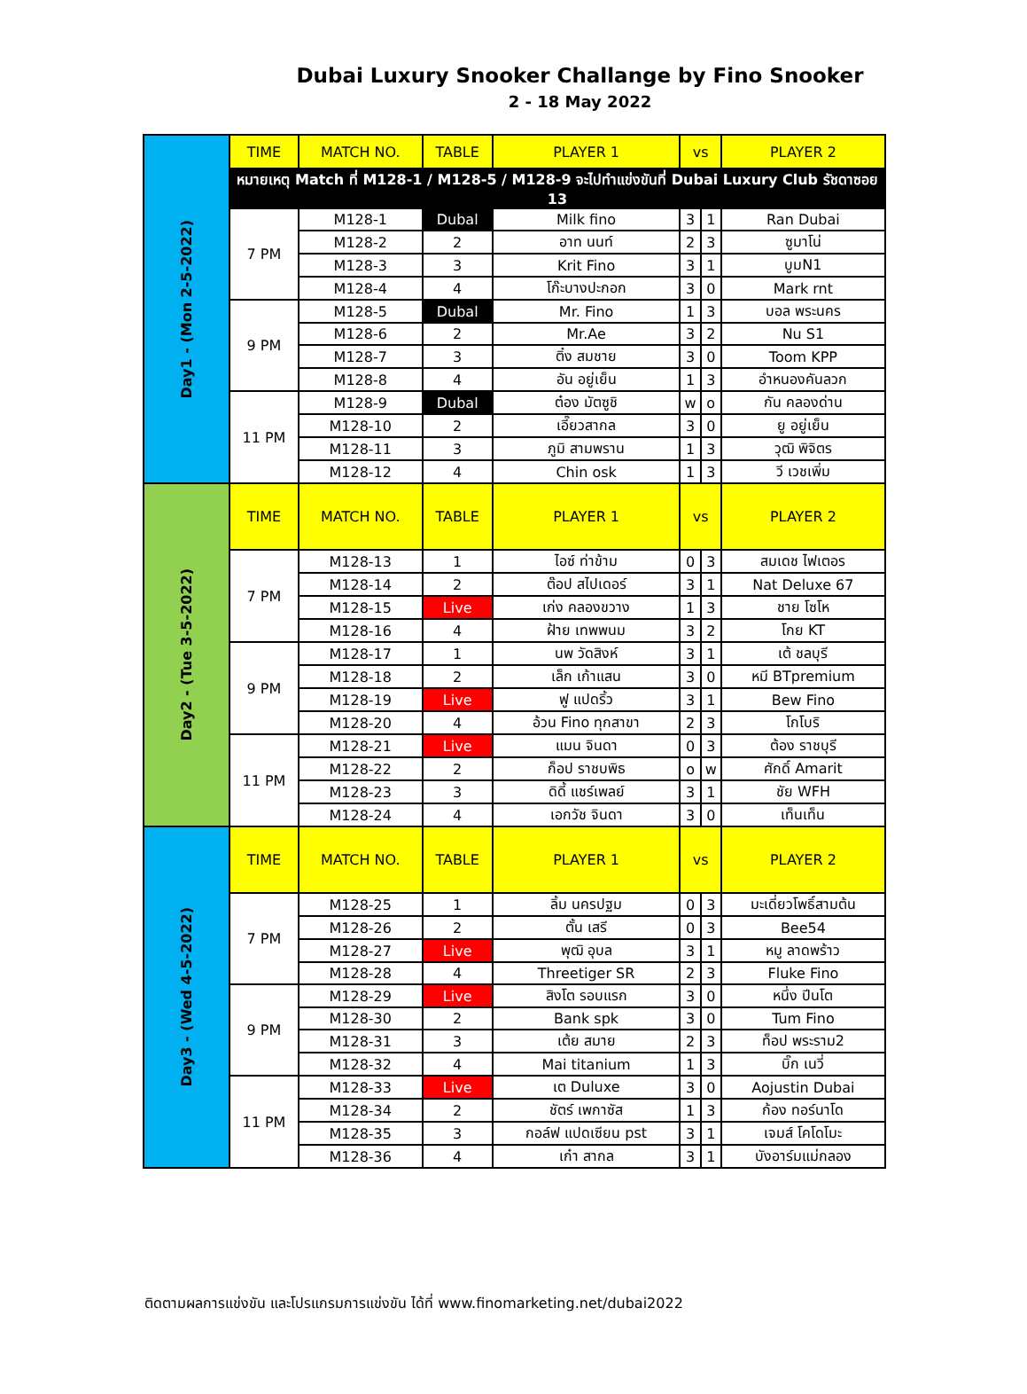Dubai Luxury Snooker Challange by Fino Snooker
2 - 18 May 2022
| Day1 - (Mon 2-5-2022) | TIME | MATCH NO. | TABLE | PLAYER 1 | vs | | PLAYER 2 |
| | หมายเหตุ Match ที่ M128-1 / M128-5 / M128-9 จะไปทำแข่งขันที่ Dubai Luxury Club รัชดาซอย 13 | | | | | | |
| | 7 PM | M128-1 | Dubal | Milk fino | 3 | 1 | Ran Dubai |
| | | M128-2 | 2 | อาท นนท์ | 2 | 3 | ซูมาโน่ |
| | | M128-3 | 3 | Krit Fino | 3 | 1 | บูมN1 |
| | | M128-4 | 4 | โก๊ะบางปะกอก | 3 | 0 | Mark rnt |
| | 9 PM | M128-5 | Dubal | Mr. Fino | 1 | 3 | บอล พระนคร |
| | | M128-6 | 2 | Mr.Ae | 3 | 2 | Nu S1 |
| | | M128-7 | 3 | ติ๋ง สมชาย | 3 | 0 | Toom KPP |
| | | M128-8 | 4 | อัน อยู่เย็น | 1 | 3 | อำหนองคันลวก |
| | 11 PM | M128-9 | Dubal | ต๋อง มัตซูชิ | w | o | กัน คลองด่าน |
| | | M128-10 | 2 | เอี๊ยวสากล | 3 | 0 | ยู อยู่เย็น |
| | | M128-11 | 3 | ภูมิ สามพราน | 1 | 3 | วุฒิ พิจิตร |
| | | M128-12 | 4 | Chin osk | 1 | 3 | วี เวชเพิ่ม |
| Day2 - (Tue 3-5-2022) | TIME | MATCH NO. | TABLE | PLAYER 1 | vs | | PLAYER 2 |
| | 7 PM | M128-13 | 1 | ไอซ์ ท่าข้าม | 0 | 3 | สมเดช ไฟเตอร |
| | | M128-14 | 2 | ต๊อป สไปเดอร์ | 3 | 1 | Nat Deluxe 67 |
| | | M128-15 | Live | เก่ง คลองขวาง | 1 | 3 | ชาย โซโห |
| | | M128-16 | 4 | ฝ้าย เทพพนม | 3 | 2 | โกย KT |
| | 9 PM | M128-17 | 1 | นพ วัดสิงห์ | 3 | 1 | เต้ ชลบุรี |
| | | M128-18 | 2 | เล็ก เก้าแสน | 3 | 0 | หมี BTpremium |
| | | M128-19 | Live | ฟู แปดริ้ว | 3 | 1 | Bew Fino |
| | | M128-20 | 4 | อ้วน Fino ทุกสาขา | 2 | 3 | โกโบริ |
| | 11 PM | M128-21 | Live | แมน จินดา | 0 | 3 | ต้อง ราชบุรี |
| | | M128-22 | 2 | ก็อป ราชบพิธ | o | w | ศักดิ์ Amarit |
| | | M128-23 | 3 | ดิดี้ แชร์เพลย์ | 3 | 1 | ชัย WFH |
| | | M128-24 | 4 | เอกวัช จินดา | 3 | 0 | เท็นเท็น |
| Day3 - (Wed 4-5-2022) | TIME | MATCH NO. | TABLE | PLAYER 1 | vs | | PLAYER 2 |
| | 7 PM | M128-25 | 1 | ลิ้ม นครปฐม | 0 | 3 | มะเดี่ยวโพธิ์สามต้น |
| | | M128-26 | 2 | ตั้น เสรี | 0 | 3 | Bee54 |
| | | M128-27 | Live | พุฒิ อุบล | 3 | 1 | หมู ลาดพร้าว |
| | | M128-28 | 4 | Threetiger SR | 2 | 3 | Fluke Fino |
| | 9 PM | M128-29 | Live | สิงโต รอบแรก | 3 | 0 | หนึ่ง ปีนโต |
| | | M128-30 | 2 | Bank spk | 3 | 0 | Tum Fino |
| | | M128-31 | 3 | เต้ย สมาย | 2 | 3 | ท็อป พระราม2 |
| | | M128-32 | 4 | Mai titanium | 1 | 3 | บิ๊ก เนวี่ |
| | 11 PM | M128-33 | Live | เต Duluxe | 3 | 0 | Aojustin Dubai |
| | | M128-34 | 2 | ชัตร์ เพกาซัส | 1 | 3 | ก้อง ทอร์นาโด |
| | | M128-35 | 3 | กอล์ฟ แปดเซียน pst | 3 | 1 | เจมส์ โคโดโมะ |
| | | M128-36 | 4 | เก๋า สากล | 3 | 1 | บังอาร์มแม่กลอง |
ติดตามผลการแข่งขัน และโปรแกรมการแข่งขัน ได้ที่ www.finomarketing.net/dubai2022